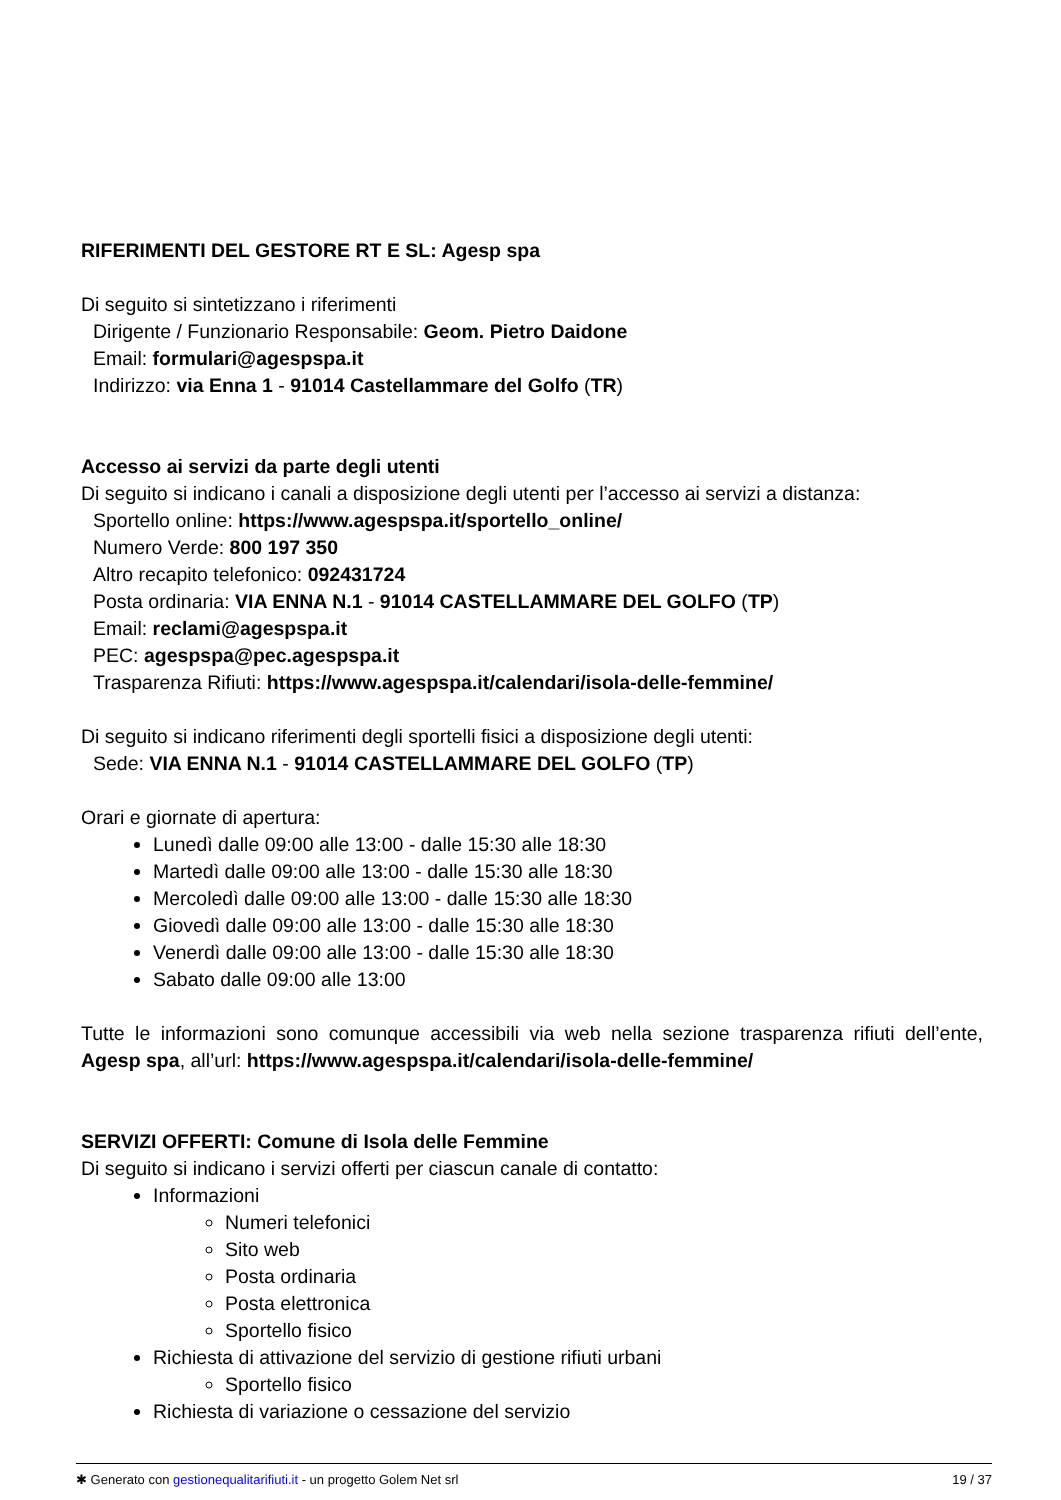RIFERIMENTI DEL GESTORE RT E SL: Agesp spa
Di seguito si sintetizzano i riferimenti
Dirigente / Funzionario Responsabile: Geom. Pietro Daidone
Email: formulari@agespspa.it
Indirizzo: via Enna 1 - 91014 Castellammare del Golfo (TR)
Accesso ai servizi da parte degli utenti
Di seguito si indicano i canali a disposizione degli utenti per l’accesso ai servizi a distanza:
Sportello online: https://www.agespspa.it/sportello_online/
Numero Verde: 800 197 350
Altro recapito telefonico: 092431724
Posta ordinaria: VIA ENNA N.1 - 91014 CASTELLAMMARE DEL GOLFO (TP)
Email: reclami@agespspa.it
PEC: agespspa@pec.agespspa.it
Trasparenza Rifiuti: https://www.agespspa.it/calendari/isola-delle-femmine/
Di seguito si indicano riferimenti degli sportelli fisici a disposizione degli utenti:
Sede: VIA ENNA N.1 - 91014 CASTELLAMMARE DEL GOLFO (TP)
Orari e giornate di apertura:
Lunedì dalle 09:00 alle 13:00 - dalle 15:30 alle 18:30
Martedì dalle 09:00 alle 13:00 - dalle 15:30 alle 18:30
Mercoledì dalle 09:00 alle 13:00 - dalle 15:30 alle 18:30
Giovedì dalle 09:00 alle 13:00 - dalle 15:30 alle 18:30
Venerdì dalle 09:00 alle 13:00 - dalle 15:30 alle 18:30
Sabato dalle 09:00 alle 13:00
Tutte le informazioni sono comunque accessibili via web nella sezione trasparenza rifiuti dell’ente, Agesp spa, all’url: https://www.agespspa.it/calendari/isola-delle-femmine/
SERVIZI OFFERTI: Comune di Isola delle Femmine
Di seguito si indicano i servizi offerti per ciascun canale di contatto:
Informazioni
Numeri telefonici
Sito web
Posta ordinaria
Posta elettronica
Sportello fisico
Richiesta di attivazione del servizio di gestione rifiuti urbani
Sportello fisico
Richiesta di variazione o cessazione del servizio
✱ Generato con gestionequalitarifiuti.it - un progetto Golem Net srl 19 / 37